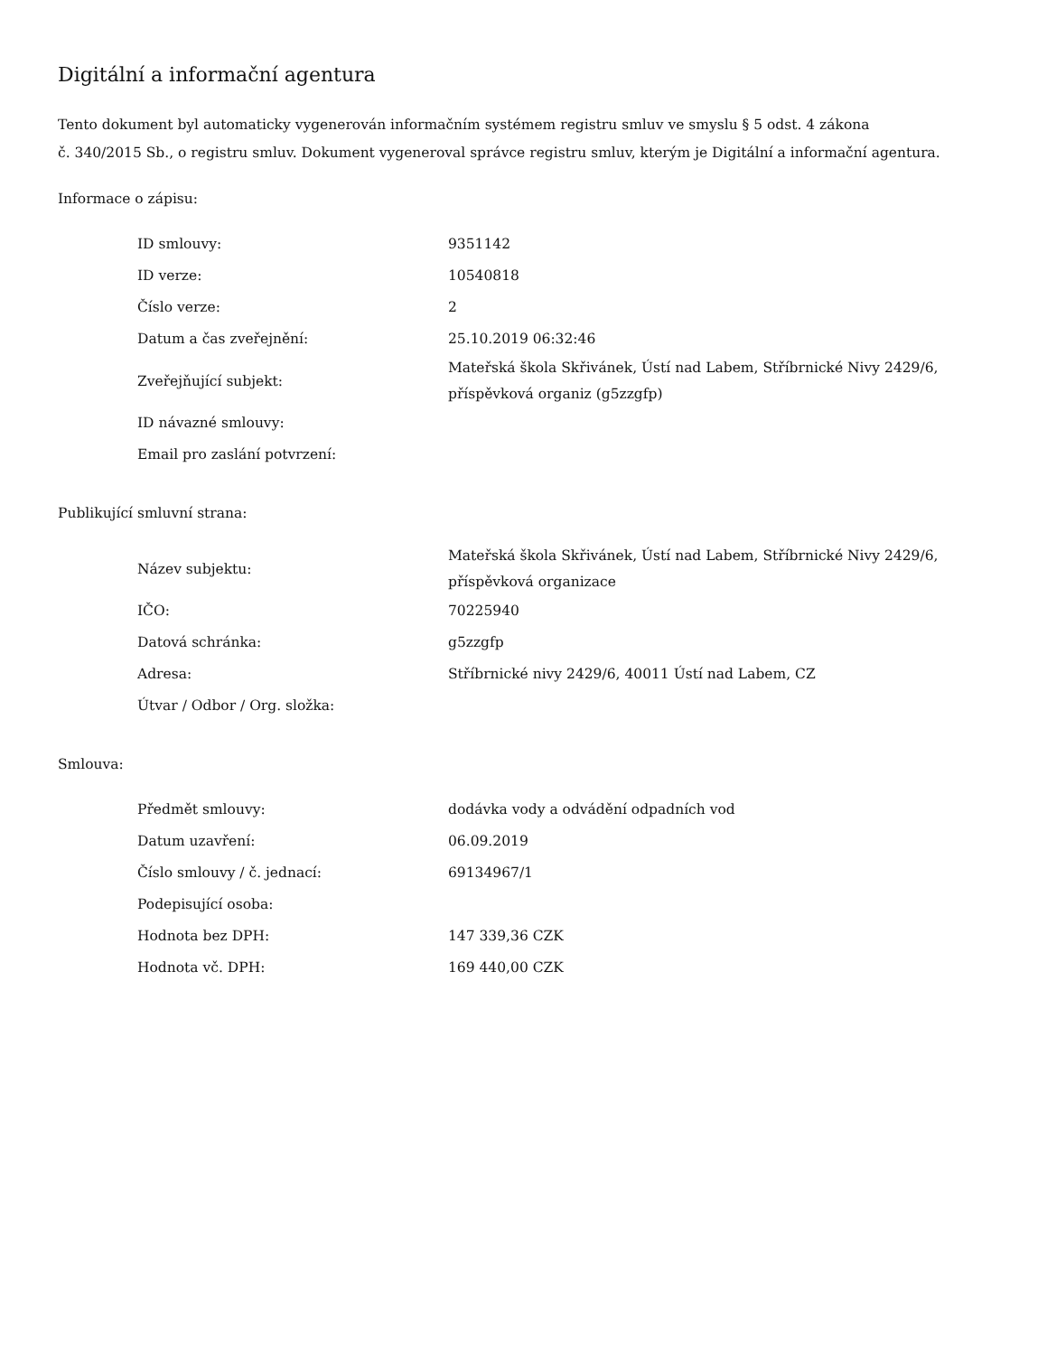Digitální a informační agentura
Tento dokument byl automaticky vygenerován informačním systémem registru smluv ve smyslu § 5 odst. 4 zákona
č. 340/2015 Sb., o registru smluv. Dokument vygeneroval správce registru smluv, kterým je Digitální a informační agentura.
Informace o zápisu:
| ID smlouvy: | 9351142 |
| ID verze: | 10540818 |
| Číslo verze: | 2 |
| Datum a čas zveřejnění: | 25.10.2019 06:32:46 |
| Zveřejňující subjekt: | Mateřská škola Skřivánek, Ústí nad Labem, Stříbrnické Nivy 2429/6, příspěvková organiz (g5zzgfp) |
| ID návazné smlouvy: | |
| Email pro zaslání potvrzení: | |
Publikující smluvní strana:
| Název subjektu: | Mateřská škola Skřivánek, Ústí nad Labem, Stříbrnické Nivy 2429/6, příspěvková organizace |
| IČO: | 70225940 |
| Datová schránka: | g5zzgfp |
| Adresa: | Stříbrnické nivy 2429/6, 40011 Ústí nad Labem, CZ |
| Útvar / Odbor / Org. složka: | |
Smlouva:
| Předmět smlouvy: | dodávka vody a odvádění odpadních vod |
| Datum uzavření: | 06.09.2019 |
| Číslo smlouvy / č. jednací: | 69134967/1 |
| Podepisující osoba: | |
| Hodnota bez DPH: | 147 339,36 CZK |
| Hodnota vč. DPH: | 169 440,00 CZK |